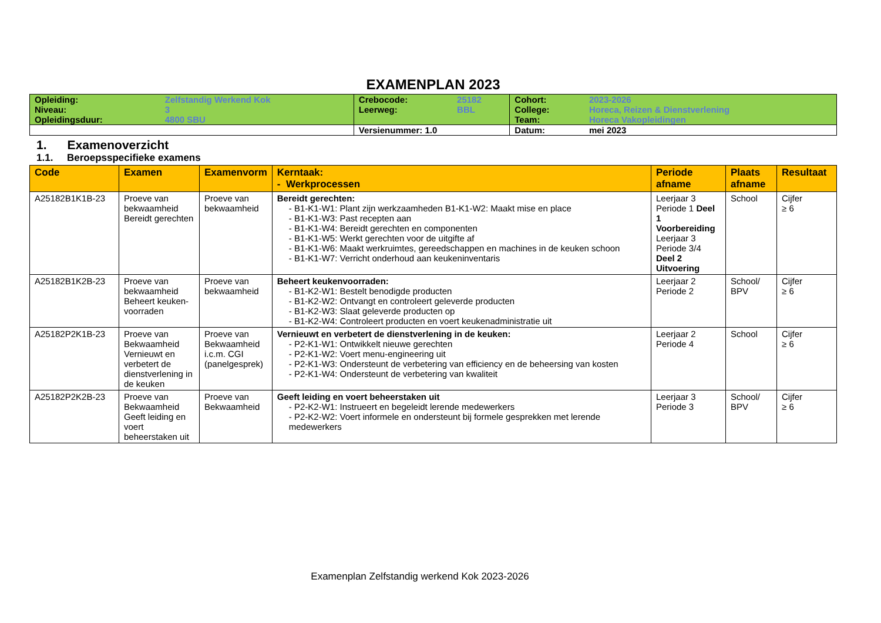EXAMENPLAN 2023
| Opleiding: | Zelfstandig Werkend Kok | Crebocode: | 25182 | Cohort: | 2023-2026 |
| Niveau: | 3 | Leerweg: | BBL | College: | Horeca, Reizen & Dienstverlening |
| Opleidingsduur: | 4800 SBU | | | Team: | Horeca Vakopleidingen |
| | | Versienummer: 1.0 | | Datum: | mei 2023 |
1. Examenoverzicht
1.1. Beroepsspecifieke examens
| Code | Examen | Examenvorm | Kerntaak: - Werkprocessen | Periode afname | Plaats afname | Resultaat |
| --- | --- | --- | --- | --- | --- | --- |
| A25182B1K1B-23 | Proeve van bekwaamheid Bereidt gerechten | Proeve van bekwaamheid | Bereidt gerechten: - B1-K1-W1: Plant zijn werkzaamheden B1-K1-W2: Maakt mise en place - B1-K1-W3: Past recepten aan - B1-K1-W4: Bereidt gerechten en componenten - B1-K1-W5: Werkt gerechten voor de uitgifte af - B1-K1-W6: Maakt werkruimtes, gereedschappen en machines in de keuken schoon - B1-K1-W7: Verricht onderhoud aan keukeninventaris | Leerjaar 3 Periode 1 Deel 1 Voorbereiding Leerjaar 3 Periode 3/4 Deel 2 Uitvoering | School | Cijfer ≥ 6 |
| A25182B1K2B-23 | Proeve van bekwaamheid Beheert keuken-voorraden | Proeve van bekwaamheid | Beheert keukenvoorraden: - B1-K2-W1: Bestelt benodigde producten - B1-K2-W2: Ontvangt en controleert geleverde producten - B1-K2-W3: Slaat geleverde producten op - B1-K2-W4: Controleert producten en voert keukenadministratie uit | Leerjaar 2 Periode 2 | School/ BPV | Cijfer ≥ 6 |
| A25182P2K1B-23 | Proeve van Bekwaamheid Vernieuwt en verbetert de dienstverlening in de keuken | Proeve van Bekwaamheid i.c.m. CGI (panelgesprek) | Vernieuwt en verbetert de dienstverlening in de keuken: - P2-K1-W1: Ontwikkelt nieuwe gerechten - P2-K1-W2: Voert menu-engineering uit - P2-K1-W3: Ondersteunt de verbetering van efficiency en de beheersing van kosten - P2-K1-W4: Ondersteunt de verbetering van kwaliteit | Leerjaar 2 Periode 4 | School | Cijfer ≥ 6 |
| A25182P2K2B-23 | Proeve van Bekwaamheid Geeft leiding en voert beheerstaken uit | Proeve van Bekwaamheid | Geeft leiding en voert beheerstaken uit - P2-K2-W1: Instrueert en begeleidt lerende medewerkers - P2-K2-W2: Voert informele en ondersteunt bij formele gesprekken met lerende medewerkers | Leerjaar 3 Periode 3 | School/ BPV | Cijfer ≥ 6 |
Examenplan Zelfstandig werkend Kok 2023-2026